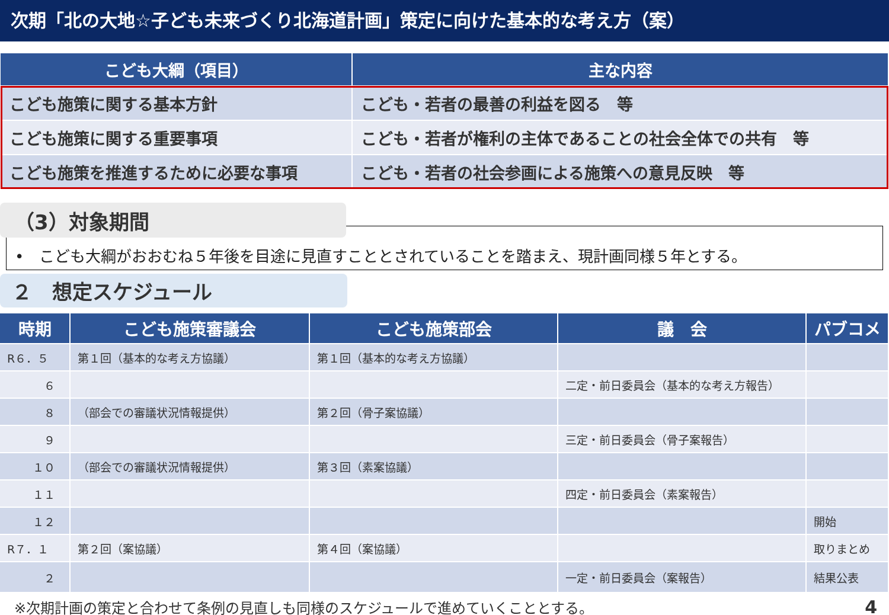次期「北の大地☆子ども未来づくり北海道計画」策定に向けた基本的な考え方（案）
| こども大綱（項目） | 主な内容 |
| --- | --- |
| こども施策に関する基本方針 | こども・若者の最善の利益を図る 等 |
| こども施策に関する重要事項 | こども・若者が権利の主体であることの社会全体での共有 等 |
| こども施策を推進するために必要な事項 | こども・若者の社会参画による施策への意見反映 等 |
（3）対象期間
•　こども大綱がおおむね５年後を目途に見直すこととされていることを踏まえ、現計画同様５年とする。
２　想定スケジュール
| 時期 | こども施策審議会 | こども施策部会 | 議 会 | パブコメ |
| --- | --- | --- | --- | --- |
| R６．５ | 第１回（基本的な考え方協議） | 第１回（基本的な考え方協議） | | |
| ６ | | | 二定・前日委員会（基本的な考え方報告） | |
| ８ | （部会での審議状況情報提供） | 第２回（骨子案協議） | | |
| ９ | | | 三定・前日委員会（骨子案報告） | |
| １０ | （部会での審議状況情報提供） | 第３回（素案協議） | | |
| １１ | | | 四定・前日委員会（素案報告） | |
| １２ | | | | 開始 |
| R７．１ | 第２回（案協議） | 第４回（案協議） | | 取りまとめ |
| ２ | | | 一定・前日委員会（案報告） | 結果公表 |
※次期計画の策定と合わせて条例の見直しも同様のスケジュールで進めていくこととする。 4